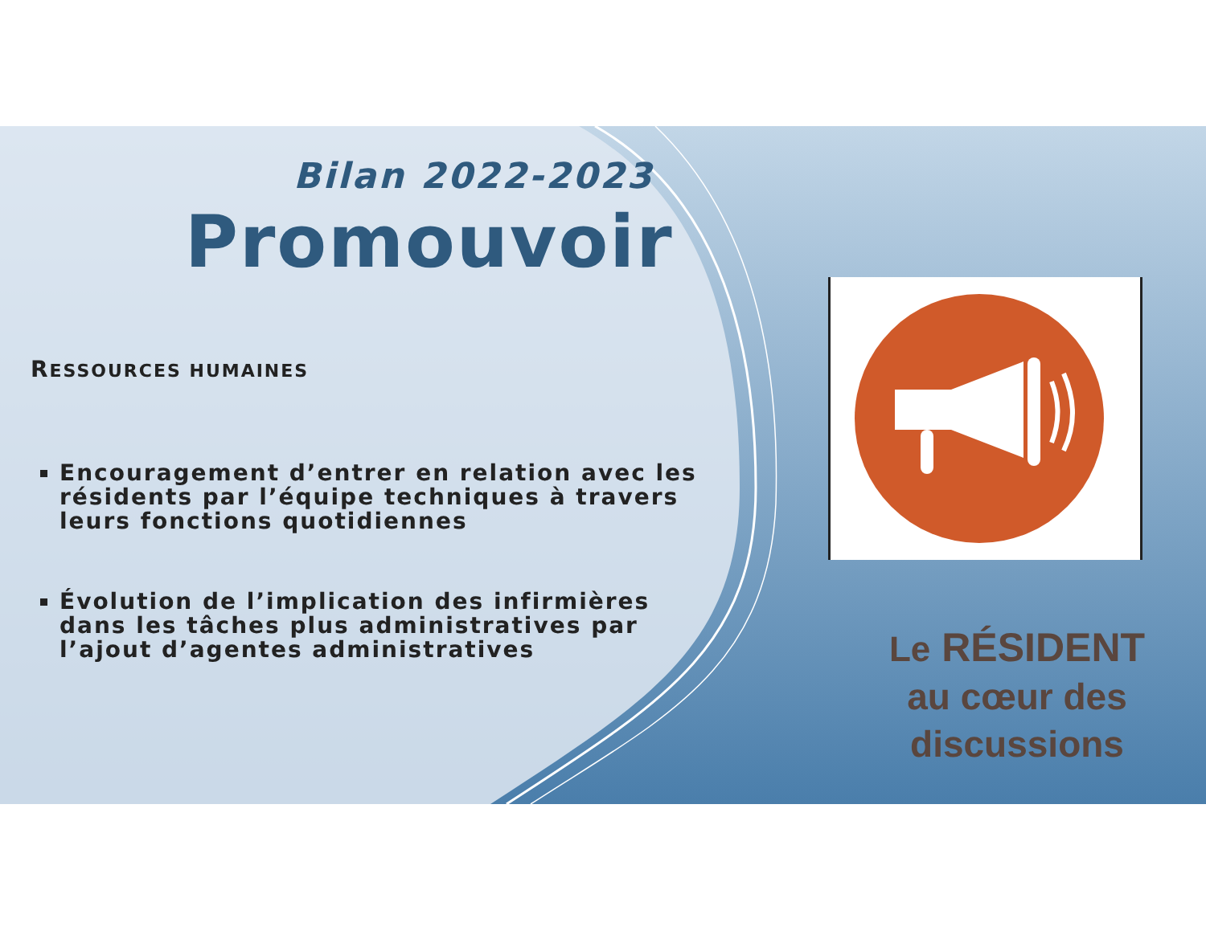Bilan 2022-2023
Promouvoir
RESSOURCES HUMAINES
Encouragement d’entrer en relation avec les résidents par l’équipe techniques à travers leurs fonctions quotidiennes
Évolution de l’implication des infirmières dans les tâches plus administratives par l’ajout d’agentes administratives
Le RÉSIDENT
au cœur des discussions